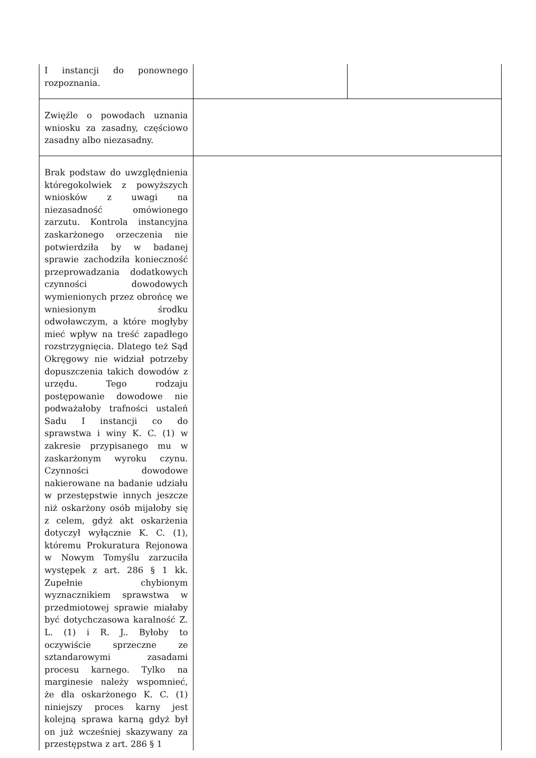| I instancji do ponownego rozpoznania. | | |
| Zwięźle o powodach uznania wniosku za zasadny, częściowo zasadny albo niezasadny. | | |
| Brak podstaw do uwzględnienia któregokolwiek z powyższych wniosków z uwagi na niezasadność omówionego zarzutu. Kontrola instancyjna zaskarżonego orzeczenia nie potwierdziła by w badanej sprawie zachodziła konieczność przeprowadzania dodatkowych czynności dowodowych wymienionych przez obrońcę we wniesionym środku odwoławczym, a które mogłyby mieć wpływ na treść zapadłego rozstrzygnięcia. Dlatego też Sąd Okręgowy nie widział potrzeby dopuszczenia takich dowodów z urzędu. Tego rodzaju postępowanie dowodowe nie podważałoby trafności ustaleń Sadu I instancji co do sprawstwa i winy K. C. (1) w zakresie przypisanego mu w zaskarżonym wyroku czynu. Czynności dowodowe nakierowane na badanie udziału w przestępstwie innych jeszcze niż oskarżony osób mijałoby się z celem, gdyż akt oskarżenia dotyczył wyłącznie K. C. (1), któremu Prokuratura Rejonowa w Nowym Tomyślu zarzuciła występek z art. 286 § 1 kk. Zupełnie chybionym wyznacznikiem sprawstwa w przedmiotowej sprawie miałaby być dotychczasowa karalność Z. L. (1) i R. J.. Byłoby to oczywiście sprzeczne ze sztandarowymi zasadami procesu karnego. Tylko na marginesie należy wspomnieć, że dla oskarżonego K. C. (1) niniejszy proces karny jest kolejną sprawa karną gdyż był on już wcześniej skazywany za przestępstwa z art. 286 § 1 | | |